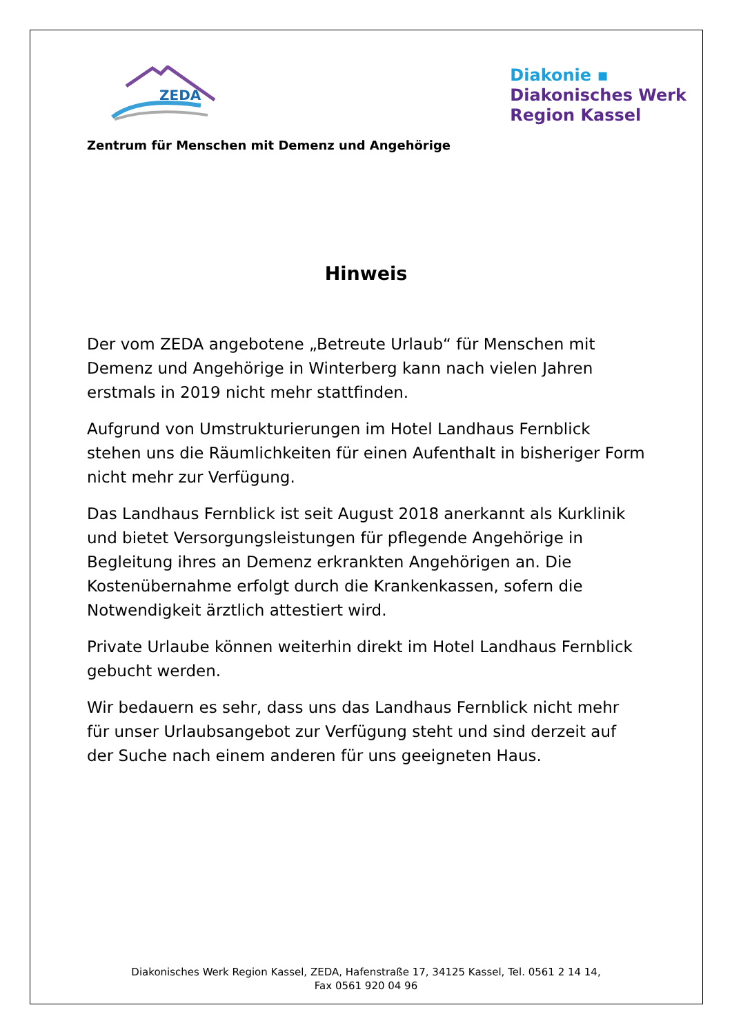ZEDA
Diakonie ▪
Diakonisches Werk
Region Kassel
Zentrum für Menschen mit Demenz und Angehörige
Hinweis
Der vom ZEDA angebotene „Betreute Urlaub“ für Menschen mit Demenz und Angehörige in Winterberg kann nach vielen Jahren erstmals in 2019 nicht mehr stattfinden.
Aufgrund von Umstrukturierungen im Hotel Landhaus Fernblick stehen uns die Räumlichkeiten für einen Aufenthalt in bisheriger Form nicht mehr zur Verfügung.
Das Landhaus Fernblick ist seit August 2018 anerkannt als Kurklinik und bietet Versorgungsleistungen für pflegende Angehörige in Begleitung ihres an Demenz erkrankten Angehörigen an. Die Kostenübernahme erfolgt durch die Krankenkassen, sofern die Notwendigkeit ärztlich attestiert wird.
Private Urlaube können weiterhin direkt im Hotel Landhaus Fernblick gebucht werden.
Wir bedauern es sehr, dass uns das Landhaus Fernblick nicht mehr für unser Urlaubsangebot zur Verfügung steht und sind derzeit auf der Suche nach einem anderen für uns geeigneten Haus.
Diakonisches Werk Region Kassel, ZEDA, Hafenstraße 17, 34125 Kassel, Tel. 0561 2 14 14,
Fax 0561 920 04 96